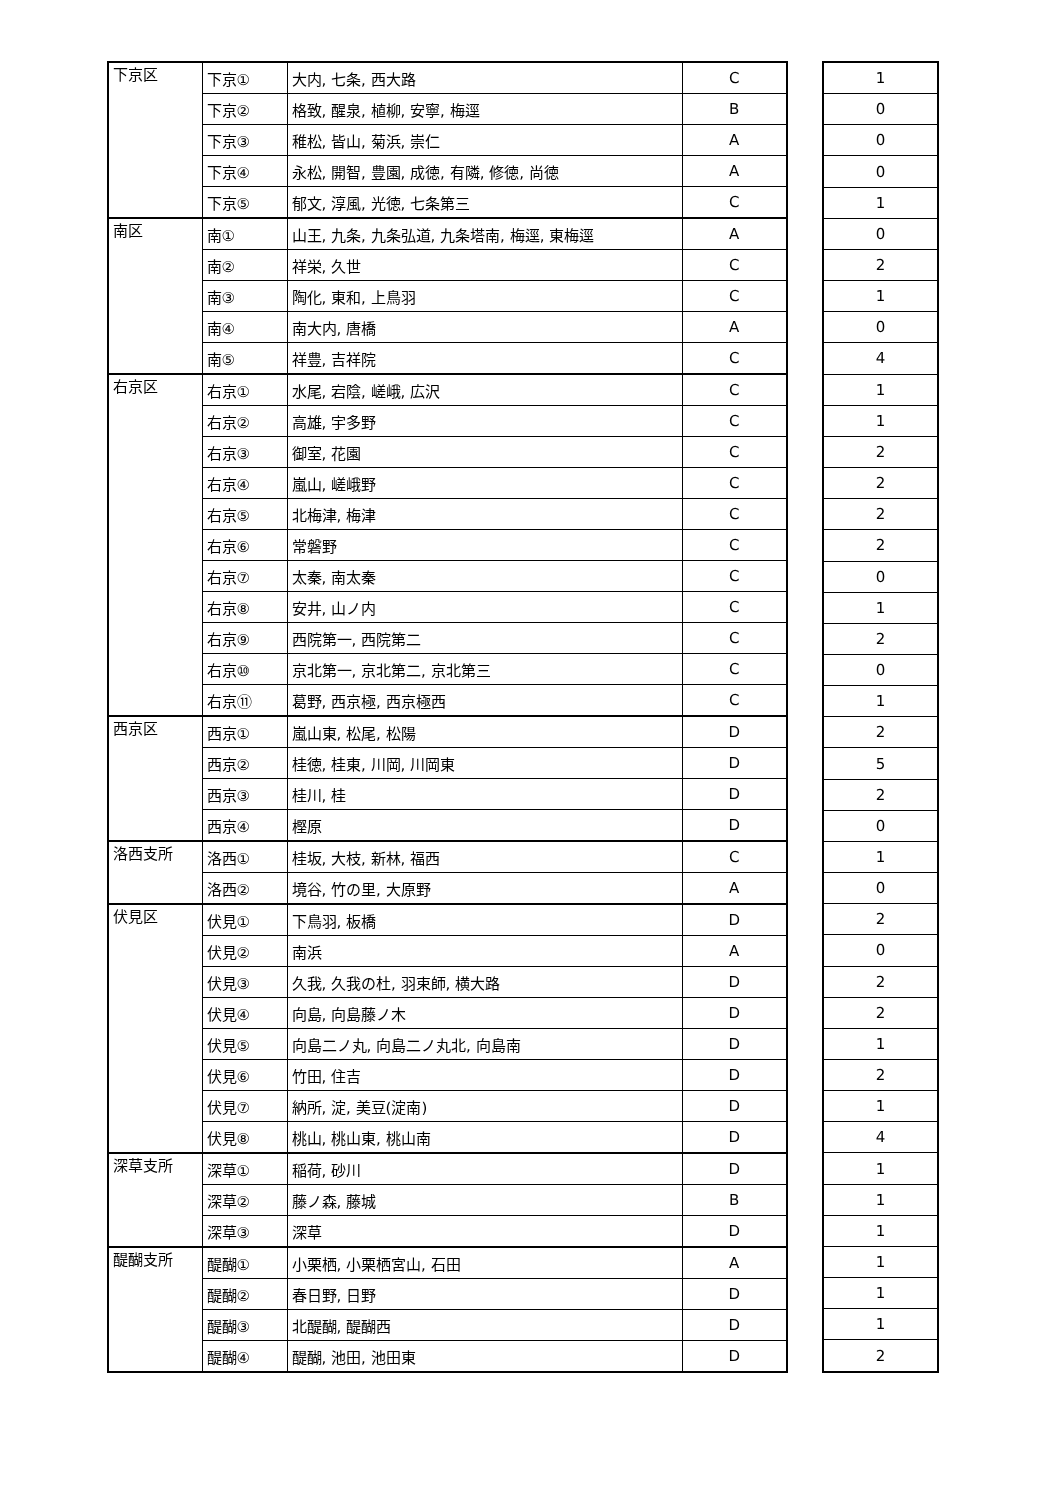| 下京区 | 下京① | 大内, 七条, 西大路 | C |
| | 下京② | 格致, 醒泉, 植柳, 安寧, 梅逕 | B |
| | 下京③ | 稚松, 皆山, 菊浜, 崇仁 | A |
| | 下京④ | 永松, 開智, 豊園, 成徳, 有隣, 修徳, 尚徳 | A |
| | 下京⑤ | 郁文, 淳風, 光徳, 七条第三 | C |
| 南区 | 南① | 山王, 九条, 九条弘道, 九条塔南, 梅逕, 東梅逕 | A |
| | 南② | 祥栄, 久世 | C |
| | 南③ | 陶化, 東和, 上鳥羽 | C |
| | 南④ | 南大内, 唐橋 | A |
| | 南⑤ | 祥豊, 吉祥院 | C |
| 右京区 | 右京① | 水尾, 宕陰, 嵯峨, 広沢 | C |
| | 右京② | 高雄, 宇多野 | C |
| | 右京③ | 御室, 花園 | C |
| | 右京④ | 嵐山, 嵯峨野 | C |
| | 右京⑤ | 北梅津, 梅津 | C |
| | 右京⑥ | 常磐野 | C |
| | 右京⑦ | 太秦, 南太秦 | C |
| | 右京⑧ | 安井, 山ノ内 | C |
| | 右京⑨ | 西院第一, 西院第二 | C |
| | 右京⑩ | 京北第一, 京北第二, 京北第三 | C |
| | 右京⑪ | 葛野, 西京極, 西京極西 | C |
| 西京区 | 西京① | 嵐山東, 松尾, 松陽 | D |
| | 西京② | 桂徳, 桂東, 川岡, 川岡東 | D |
| | 西京③ | 桂川, 桂 | D |
| | 西京④ | 樫原 | D |
| 洛西支所 | 洛西① | 桂坂, 大枝, 新林, 福西 | C |
| | 洛西② | 境谷, 竹の里, 大原野 | A |
| 伏見区 | 伏見① | 下鳥羽, 板橋 | D |
| | 伏見② | 南浜 | A |
| | 伏見③ | 久我, 久我の杜, 羽束師, 横大路 | D |
| | 伏見④ | 向島, 向島藤ノ木 | D |
| | 伏見⑤ | 向島二ノ丸, 向島二ノ丸北, 向島南 | D |
| | 伏見⑥ | 竹田, 住吉 | D |
| | 伏見⑦ | 納所, 淀, 美豆(淀南) | D |
| | 伏見⑧ | 桃山, 桃山東, 桃山南 | D |
| 深草支所 | 深草① | 稲荷, 砂川 | D |
| | 深草② | 藤ノ森, 藤城 | B |
| | 深草③ | 深草 | D |
| 醍醐支所 | 醍醐① | 小栗栖, 小栗栖宮山, 石田 | A |
| | 醍醐② | 春日野, 日野 | D |
| | 醍醐③ | 北醍醐, 醍醐西 | D |
| | 醍醐④ | 醍醐, 池田, 池田東 | D |
| 1 |
| 0 |
| 0 |
| 0 |
| 1 |
| 0 |
| 2 |
| 1 |
| 0 |
| 4 |
| 1 |
| 1 |
| 2 |
| 2 |
| 2 |
| 2 |
| 0 |
| 1 |
| 2 |
| 0 |
| 1 |
| 2 |
| 5 |
| 2 |
| 0 |
| 1 |
| 0 |
| 2 |
| 0 |
| 2 |
| 2 |
| 1 |
| 2 |
| 1 |
| 4 |
| 1 |
| 1 |
| 1 |
| 1 |
| 1 |
| 1 |
| 2 |